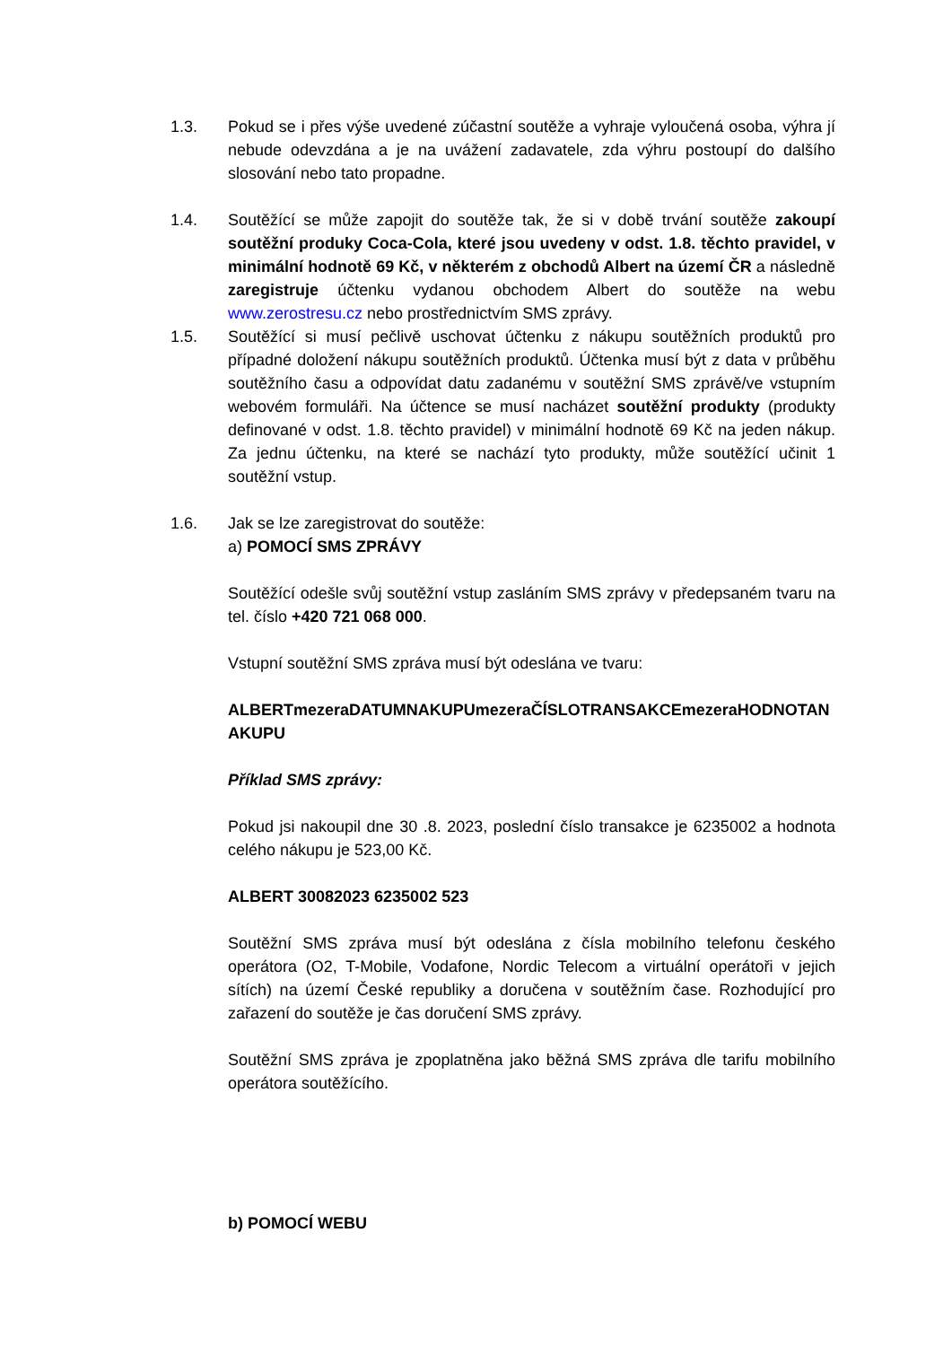1.3. Pokud se i přes výše uvedené zúčastní soutěže a vyhraje vyloučená osoba, výhra jí nebude odevzdána a je na uvážení zadavatele, zda výhru postoupí do dalšího slosování nebo tato propadne.
1.4. Soutěžící se může zapojit do soutěže tak, že si v době trvání soutěže zakoupí soutěžní produky Coca-Cola, které jsou uvedeny v odst. 1.8. těchto pravidel, v minimální hodnotě 69 Kč, v některém z obchodů Albert na území ČR a následně zaregistruje účtenku vydanou obchodem Albert do soutěže na webu www.zerostresu.cz nebo prostřednictvím SMS zprávy.
1.5. Soutěžící si musí pečlivě uschovat účtenku z nákupu soutěžních produktů pro případné doložení nákupu soutěžních produktů. Účtenka musí být z data v průběhu soutěžního času a odpovídat datu zadanému v soutěžní SMS zprávě/ve vstupním webovém formuláři. Na účtence se musí nacházet soutěžní produkty (produkty definované v odst. 1.8. těchto pravidel) v minimální hodnotě 69 Kč na jeden nákup. Za jednu účtenku, na které se nachází tyto produkty, může soutěžící učinit 1 soutěžní vstup.
1.6. Jak se lze zaregistrovat do soutěže:
a) POMOCÍ SMS ZPRÁVY
Soutěžící odešle svůj soutěžní vstup zasláním SMS zprávy v předepsaném tvaru na tel. číslo +420 721 068 000.
Vstupní soutěžní SMS zpráva musí být odeslána ve tvaru:
ALBERTmezeraDATUMNAKUPUmezeraČÍSLOTRANSAKCEmezeraHODNOTANAKUPU
Příklad SMS zprávy:
Pokud jsi nakoupil dne 30 .8. 2023, poslední číslo transakce je 6235002 a hodnota celého nákupu je 523,00 Kč.
ALBERT 30082023 6235002 523
Soutěžní SMS zpráva musí být odeslána z čísla mobilního telefonu českého operátora (O2, T-Mobile, Vodafone, Nordic Telecom a virtuální operátoři v jejich sítích) na území České republiky a doručena v soutěžním čase. Rozhodující pro zařazení do soutěže je čas doručení SMS zprávy.
Soutěžní SMS zpráva je zpoplatněna jako běžná SMS zpráva dle tarifu mobilního operátora soutěžícího.
b) POMOCÍ WEBU